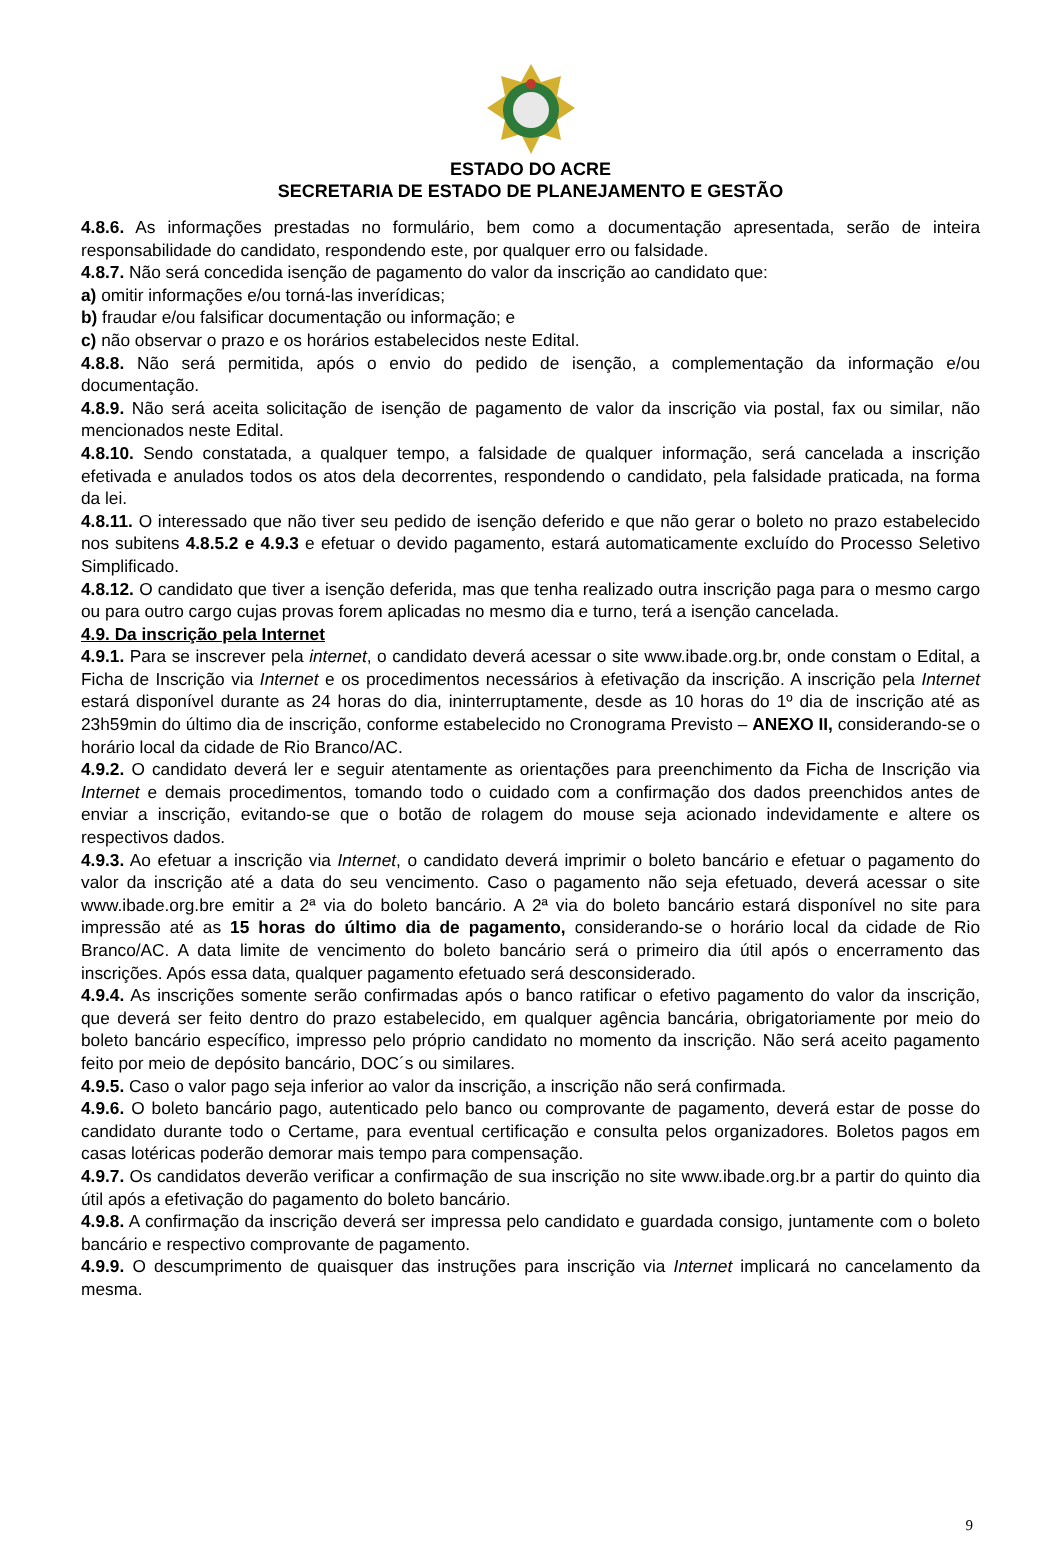ESTADO DO ACRE
SECRETARIA DE ESTADO DE PLANEJAMENTO E GESTÃO
4.8.6. As informações prestadas no formulário, bem como a documentação apresentada, serão de inteira responsabilidade do candidato, respondendo este, por qualquer erro ou falsidade.
4.8.7. Não será concedida isenção de pagamento do valor da inscrição ao candidato que:
a) omitir informações e/ou torná-las inverídicas;
b) fraudar e/ou falsificar documentação ou informação; e
c) não observar o prazo e os horários estabelecidos neste Edital.
4.8.8. Não será permitida, após o envio do pedido de isenção, a complementação da informação e/ou documentação.
4.8.9. Não será aceita solicitação de isenção de pagamento de valor da inscrição via postal, fax ou similar, não mencionados neste Edital.
4.8.10. Sendo constatada, a qualquer tempo, a falsidade de qualquer informação, será cancelada a inscrição efetivada e anulados todos os atos dela decorrentes, respondendo o candidato, pela falsidade praticada, na forma da lei.
4.8.11. O interessado que não tiver seu pedido de isenção deferido e que não gerar o boleto no prazo estabelecido nos subitens 4.8.5.2 e 4.9.3 e efetuar o devido pagamento, estará automaticamente excluído do Processo Seletivo Simplificado.
4.8.12. O candidato que tiver a isenção deferida, mas que tenha realizado outra inscrição paga para o mesmo cargo ou para outro cargo cujas provas forem aplicadas no mesmo dia e turno, terá a isenção cancelada.
4.9. Da inscrição pela Internet
4.9.1. Para se inscrever pela internet, o candidato deverá acessar o site www.ibade.org.br, onde constam o Edital, a Ficha de Inscrição via Internet e os procedimentos necessários à efetivação da inscrição. A inscrição pela Internet estará disponível durante as 24 horas do dia, ininterruptamente, desde as 10 horas do 1º dia de inscrição até as 23h59min do último dia de inscrição, conforme estabelecido no Cronograma Previsto – ANEXO II, considerando-se o horário local da cidade de Rio Branco/AC.
4.9.2. O candidato deverá ler e seguir atentamente as orientações para preenchimento da Ficha de Inscrição via Internet e demais procedimentos, tomando todo o cuidado com a confirmação dos dados preenchidos antes de enviar a inscrição, evitando-se que o botão de rolagem do mouse seja acionado indevidamente e altere os respectivos dados.
4.9.3. Ao efetuar a inscrição via Internet, o candidato deverá imprimir o boleto bancário e efetuar o pagamento do valor da inscrição até a data do seu vencimento. Caso o pagamento não seja efetuado, deverá acessar o site www.ibade.org.bre emitir a 2ª via do boleto bancário. A 2ª via do boleto bancário estará disponível no site para impressão até as 15 horas do último dia de pagamento, considerando-se o horário local da cidade de Rio Branco/AC. A data limite de vencimento do boleto bancário será o primeiro dia útil após o encerramento das inscrições. Após essa data, qualquer pagamento efetuado será desconsiderado.
4.9.4. As inscrições somente serão confirmadas após o banco ratificar o efetivo pagamento do valor da inscrição, que deverá ser feito dentro do prazo estabelecido, em qualquer agência bancária, obrigatoriamente por meio do boleto bancário específico, impresso pelo próprio candidato no momento da inscrição. Não será aceito pagamento feito por meio de depósito bancário, DOC´s ou similares.
4.9.5. Caso o valor pago seja inferior ao valor da inscrição, a inscrição não será confirmada.
4.9.6. O boleto bancário pago, autenticado pelo banco ou comprovante de pagamento, deverá estar de posse do candidato durante todo o Certame, para eventual certificação e consulta pelos organizadores. Boletos pagos em casas lotéricas poderão demorar mais tempo para compensação.
4.9.7. Os candidatos deverão verificar a confirmação de sua inscrição no site www.ibade.org.br a partir do quinto dia útil após a efetivação do pagamento do boleto bancário.
4.9.8. A confirmação da inscrição deverá ser impressa pelo candidato e guardada consigo, juntamente com o boleto bancário e respectivo comprovante de pagamento.
4.9.9. O descumprimento de quaisquer das instruções para inscrição via Internet implicará no cancelamento da mesma.
9